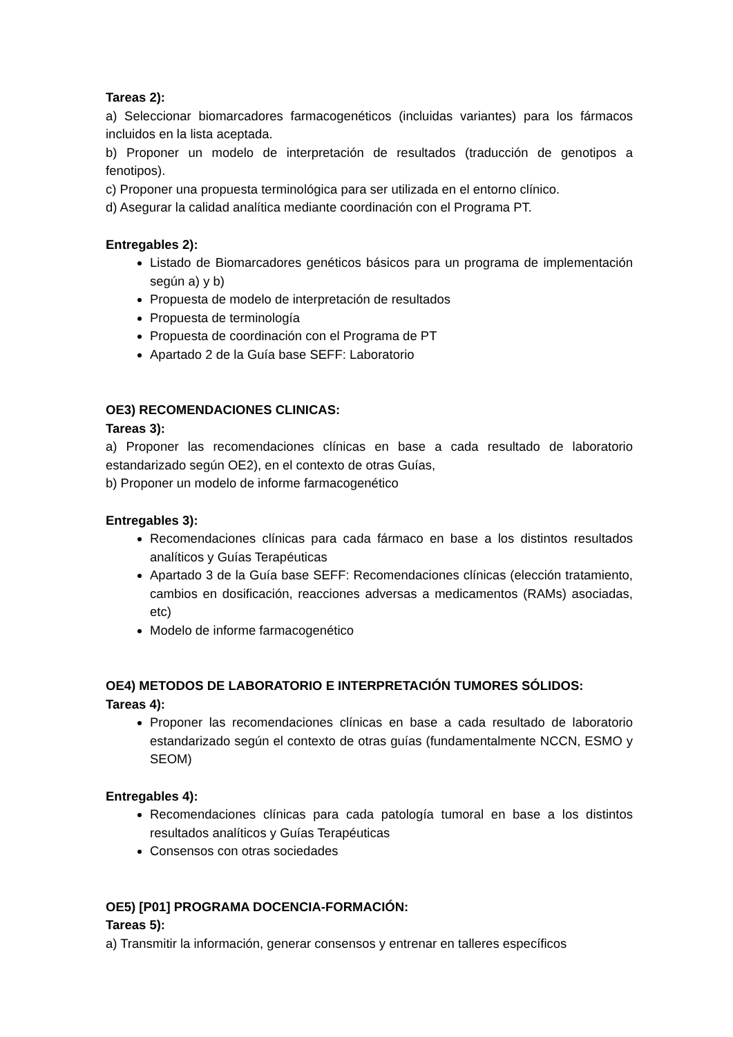Tareas 2):
a) Seleccionar biomarcadores farmacogenéticos (incluidas variantes) para los fármacos incluidos en la lista aceptada.
b) Proponer un modelo de interpretación de resultados (traducción de genotipos a fenotipos).
c) Proponer una propuesta terminológica para ser utilizada en el entorno clínico.
d) Asegurar la calidad analítica mediante coordinación con el Programa PT.
Entregables 2):
Listado de Biomarcadores genéticos básicos para un programa de implementación según a) y b)
Propuesta de modelo de interpretación de resultados
Propuesta de terminología
Propuesta de coordinación con el Programa de PT
Apartado 2 de la Guía base SEFF: Laboratorio
OE3) RECOMENDACIONES CLINICAS:
Tareas 3):
a) Proponer las recomendaciones clínicas en base a cada resultado de laboratorio estandarizado según OE2), en el contexto de otras Guías,
b) Proponer un modelo de informe farmacogenético
Entregables 3):
Recomendaciones clínicas para cada fármaco en base a los distintos resultados analíticos y Guías Terapéuticas
Apartado 3 de la Guía base SEFF: Recomendaciones clínicas (elección tratamiento, cambios en dosificación, reacciones adversas a medicamentos (RAMs) asociadas, etc)
Modelo de informe farmacogenético
OE4) METODOS DE LABORATORIO E INTERPRETACIÓN TUMORES SÓLIDOS:
Tareas 4):
Proponer las recomendaciones clínicas en base a cada resultado de laboratorio estandarizado según el contexto de otras guías (fundamentalmente NCCN, ESMO y SEOM)
Entregables 4):
Recomendaciones clínicas para cada patología tumoral en base a los distintos resultados analíticos y Guías Terapéuticas
Consensos con otras sociedades
OE5) [P01] PROGRAMA DOCENCIA-FORMACIÓN:
Tareas 5):
a) Transmitir la información, generar consensos y entrenar en talleres específicos